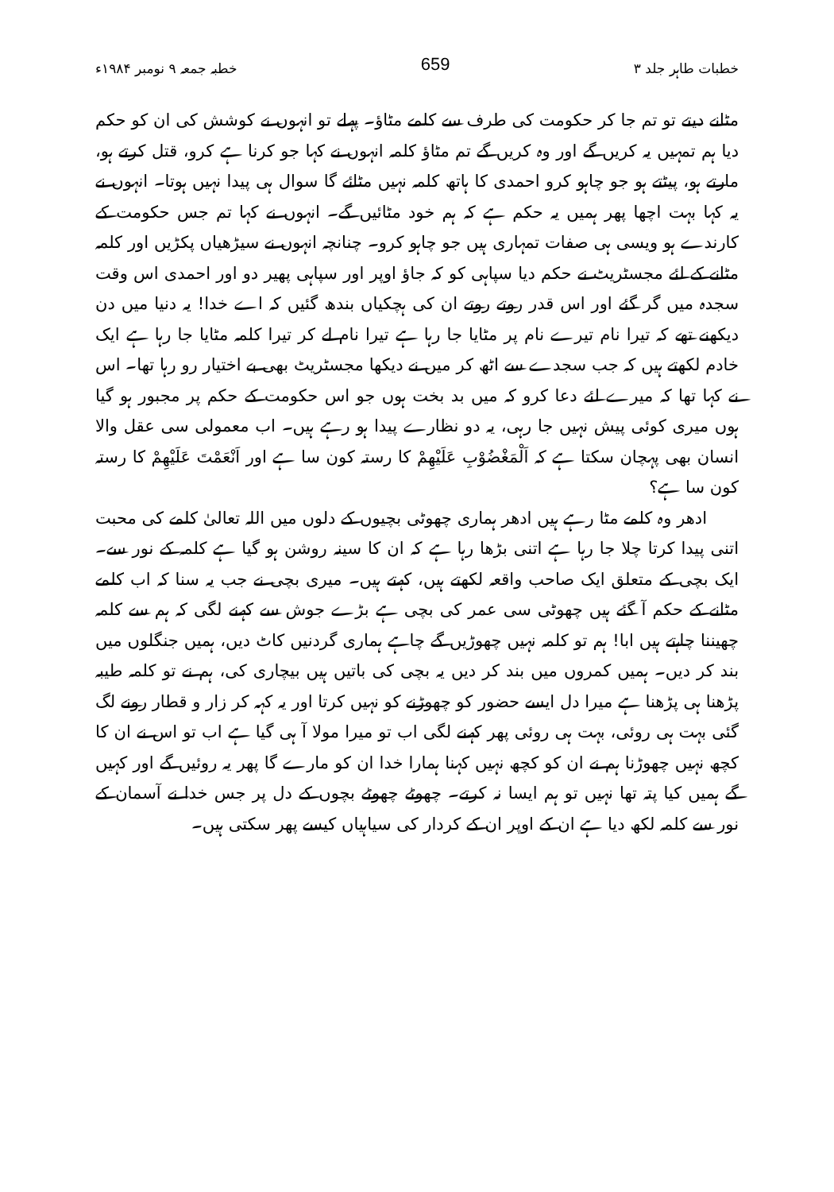خطبات طاہر جلد ۳ 659 خطبہ جمعہ ۹ نومبر ۱۹۸۴ء
مٹانے دیتے تو تم جا کر حکومت کی طرف سے کلمے مٹاؤ۔ پہلے تو انہوں نے کوشش کی ان کو حکم دیا ہم تمہیں یہ کریں گے اور وہ کریں گے تم مٹاؤ کلمہ انہوں نے کہا جو کرنا ہے کرو، قتل کرتے ہو، مارتے ہو، پیٹتے ہو جو چاہو کرو احمدی کا ہاتھ کلمہ نہیں مٹائے گا سوال ہی پیدا نہیں ہوتا۔ انہوں نے یہ کہا بہت اچھا پھر ہمیں یہ حکم ہے کہ ہم خود مٹائیں گے۔ انہوں نے کہا تم جس حکومت کے کارندے ہو ویسی ہی صفات تمہاری ہیں جو چاہو کرو۔ چنانچہ انہوں نے سیڑھیاں پکڑیں اور کلمہ مٹانے کے لئے مجسٹریٹ نے حکم دیا سپاہی کو کہ جاؤ اوپر اور سپاہی پھیر دو اور احمدی اس وقت سجدہ میں گر گئے اور اس قدر روتے روتے ان کی ہچکیاں بندھ گئیں کہ اے خدا! یہ دنیا میں دن دیکھنے تھے کہ تیرا نام تیرے نام پر مٹایا جا رہا ہے تیرا نام لے کر تیرا کلمہ مٹایا جا رہا ہے ایک خادم لکھتے ہیں کہ جب سجدے سے اٹھ کر میں نے دیکھا مجسٹریٹ بھی بے اختیار رو رہا تھا۔ اس نے کہا تھا کہ میرے لئے دعا کرو کہ میں بد بخت ہوں جو اس حکومت کے حکم پر مجبور ہو گیا ہوں میری کوئی پیش نہیں جا رہی، یہ دو نظارے پیدا ہو رہے ہیں۔ اب معمولی سی عقل والا انسان بھی پہچان سکتا ہے کہ اَلْمَغْضُوْبِ عَلَيْهِمْ کا رستہ کون سا ہے اور اَنْعَمْتَ عَلَيْهِمْ کا رستہ کون سا ہے؟
ادھر وہ کلمے مٹا رہے ہیں ادھر ہماری چھوٹی بچیوں کے دلوں میں اللہ تعالیٰ کلمے کی محبت اتنی پیدا کرتا چلا جا رہا ہے اتنی بڑھا رہا ہے کہ ان کا سینہ روشن ہو گیا ہے کلمہ کے نور سے۔ ایک بچی کے متعلق ایک صاحب واقعہ لکھتے ہیں، کہتے ہیں۔ میری بچی نے جب یہ سنا کہ اب کلمے مٹانے کے حکم آ گئے ہیں چھوٹی سی عمر کی بچی ہے بڑے جوش سے کہنے لگی کہ ہم سے کلمہ چھیننا چاہتے ہیں ابا! ہم تو کلمہ نہیں چھوڑیں گے چاہے ہماری گردنیں کاٹ دیں، ہمیں جنگلوں میں بند کر دیں۔ ہمیں کمروں میں بند کر دیں یہ بچی کی باتیں ہیں بیچاری کی، ہم نے تو کلمہ طیبہ پڑھنا ہی پڑھنا ہے میرا دل ایسے حضور کو چھوڑنے کو نہیں کرتا اور یہ کہہ کر زار و قطار رونے لگ گئی بہت ہی روئی، بہت ہی روئی پھر کہنے لگی اب تو میرا مولا آ ہی گیا ہے اب تو اس نے ان کا کچھ نہیں چھوڑنا ہم نے ان کو کچھ نہیں کہنا ہمارا خدا ان کو مارے گا پھر یہ روئیں گے اور کہیں گے ہمیں کیا پتہ تھا نہیں تو ہم ایسا نہ کرتے۔ چھوٹے چھوٹے بچوں کے دل پر جس خدا نے آسمان کے نور سے کلمہ لکھ دیا ہے ان کے اوپر ان کے کردار کی سیاہیاں کیسے پھر سکتی ہیں۔